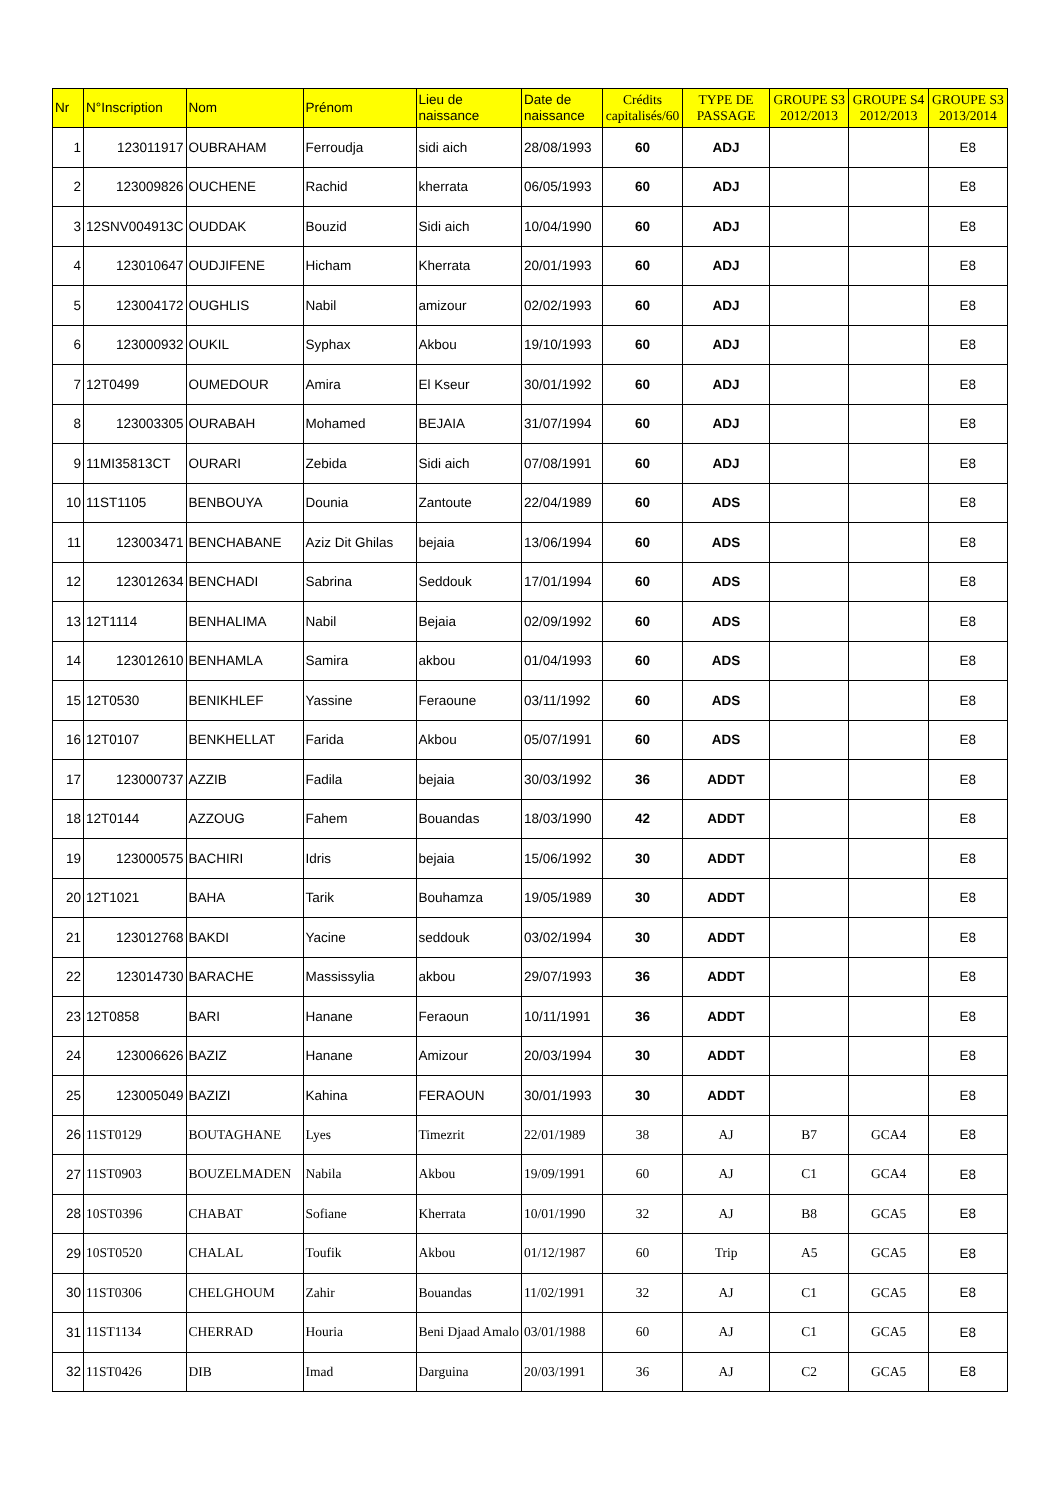| Nr | N°Inscription | Nom | Prénom | Lieu de naissance | Date de naissance | Crédits capitalisés/60 | TYPE DE PASSAGE | GROUPE S3 2012/2013 | GROUPE S4 2012/2013 | GROUPE S3 2013/2014 |
| --- | --- | --- | --- | --- | --- | --- | --- | --- | --- | --- |
| 1 | 123011917 | OUBRAHAM | Ferroudja | sidi aich | 28/08/1993 | 60 | ADJ | | | E8 |
| 2 | 123009826 | OUCHENE | Rachid | kherrata | 06/05/1993 | 60 | ADJ | | | E8 |
| 3 | 12SNV004913C | OUDDAK | Bouzid | Sidi aich | 10/04/1990 | 60 | ADJ | | | E8 |
| 4 | 123010647 | OUDJIFENE | Hicham | Kherrata | 20/01/1993 | 60 | ADJ | | | E8 |
| 5 | 123004172 | OUGHLIS | Nabil | amizour | 02/02/1993 | 60 | ADJ | | | E8 |
| 6 | 123000932 | OUKIL | Syphax | Akbou | 19/10/1993 | 60 | ADJ | | | E8 |
| 7 | 12T0499 | OUMEDOUR | Amira | El Kseur | 30/01/1992 | 60 | ADJ | | | E8 |
| 8 | 123003305 | OURABAH | Mohamed | BEJAIA | 31/07/1994 | 60 | ADJ | | | E8 |
| 9 | 11MI35813CT | OURARI | Zebida | Sidi aich | 07/08/1991 | 60 | ADJ | | | E8 |
| 10 | 11ST1105 | BENBOUYA | Dounia | Zantoute | 22/04/1989 | 60 | ADS | | | E8 |
| 11 | 123003471 | BENCHABANE | Aziz Dit Ghilas | bejaia | 13/06/1994 | 60 | ADS | | | E8 |
| 12 | 123012634 | BENCHADI | Sabrina | Seddouk | 17/01/1994 | 60 | ADS | | | E8 |
| 13 | 12T1114 | BENHALIMA | Nabil | Bejaia | 02/09/1992 | 60 | ADS | | | E8 |
| 14 | 123012610 | BENHAMLA | Samira | akbou | 01/04/1993 | 60 | ADS | | | E8 |
| 15 | 12T0530 | BENIKHLEF | Yassine | Feraoune | 03/11/1992 | 60 | ADS | | | E8 |
| 16 | 12T0107 | BENKHELLAT | Farida | Akbou | 05/07/1991 | 60 | ADS | | | E8 |
| 17 | 123000737 | AZZIB | Fadila | bejaia | 30/03/1992 | 36 | ADDT | | | E8 |
| 18 | 12T0144 | AZZOUG | Fahem | Bouandas | 18/03/1990 | 42 | ADDT | | | E8 |
| 19 | 123000575 | BACHIRI | Idris | bejaia | 15/06/1992 | 30 | ADDT | | | E8 |
| 20 | 12T1021 | BAHA | Tarik | Bouhamza | 19/05/1989 | 30 | ADDT | | | E8 |
| 21 | 123012768 | BAKDI | Yacine | seddouk | 03/02/1994 | 30 | ADDT | | | E8 |
| 22 | 123014730 | BARACHE | Massissylia | akbou | 29/07/1993 | 36 | ADDT | | | E8 |
| 23 | 12T0858 | BARI | Hanane | Feraoun | 10/11/1991 | 36 | ADDT | | | E8 |
| 24 | 123006626 | BAZIZ | Hanane | Amizour | 20/03/1994 | 30 | ADDT | | | E8 |
| 25 | 123005049 | BAZIZI | Kahina | FERAOUN | 30/01/1993 | 30 | ADDT | | | E8 |
| 26 | 11ST0129 | BOUTAGHANE | Lyes | Timezrit | 22/01/1989 | 38 | AJ | B7 | GCA4 | E8 |
| 27 | 11ST0903 | BOUZELMADEN | Nabila | Akbou | 19/09/1991 | 60 | AJ | C1 | GCA4 | E8 |
| 28 | 10ST0396 | CHABAT | Sofiane | Kherrata | 10/01/1990 | 32 | AJ | B8 | GCA5 | E8 |
| 29 | 10ST0520 | CHALAL | Toufik | Akbou | 01/12/1987 | 60 | Trip | A5 | GCA5 | E8 |
| 30 | 11ST0306 | CHELGHOUM | Zahir | Bouandas | 11/02/1991 | 32 | AJ | C1 | GCA5 | E8 |
| 31 | 11ST1134 | CHERRAD | Houria | Beni Djaad Amalo | 03/01/1988 | 60 | AJ | C1 | GCA5 | E8 |
| 32 | 11ST0426 | DIB | Imad | Darguina | 20/03/1991 | 36 | AJ | C2 | GCA5 | E8 |